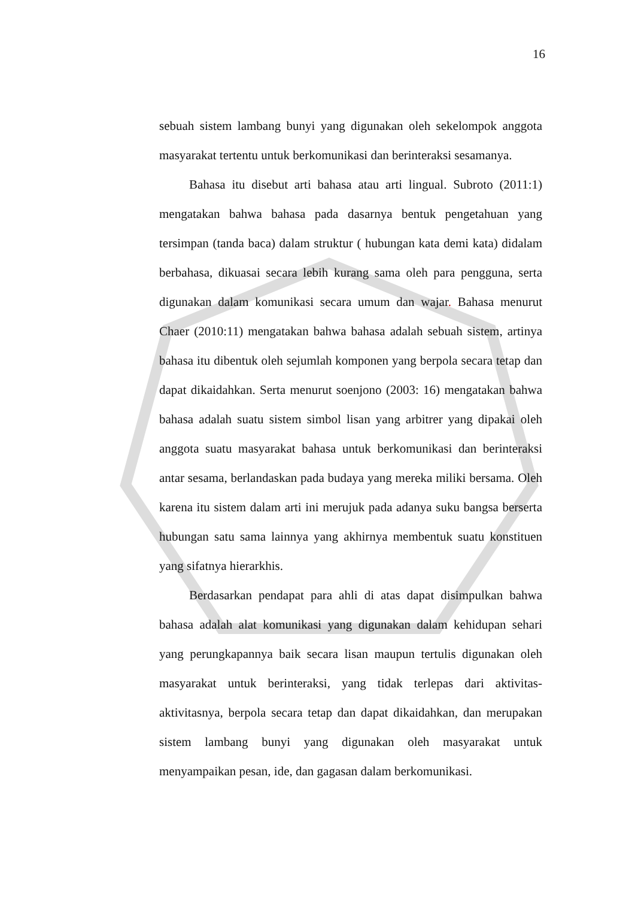16
sebuah sistem lambang bunyi yang digunakan oleh sekelompok anggota masyarakat tertentu untuk berkomunikasi dan berinteraksi sesamanya.
Bahasa itu disebut arti bahasa atau arti lingual. Subroto (2011:1) mengatakan bahwa bahasa pada dasarnya bentuk pengetahuan yang tersimpan (tanda baca) dalam struktur ( hubungan kata demi kata) didalam berbahasa, dikuasai secara lebih kurang sama oleh para pengguna, serta digunakan dalam komunikasi secara umum dan wajar. Bahasa menurut Chaer (2010:11) mengatakan bahwa bahasa adalah sebuah sistem, artinya bahasa itu dibentuk oleh sejumlah komponen yang berpola secara tetap dan dapat dikaidahkan. Serta menurut soenjono (2003: 16) mengatakan bahwa bahasa adalah suatu sistem simbol lisan yang arbitrer yang dipakai oleh anggota suatu masyarakat bahasa untuk berkomunikasi dan berinteraksi antar sesama, berlandaskan pada budaya yang mereka miliki bersama. Oleh karena itu sistem dalam arti ini merujuk pada adanya suku bangsa berserta hubungan satu sama lainnya yang akhirnya membentuk suatu konstituen yang sifatnya hierarkhis.
Berdasarkan pendapat para ahli di atas dapat disimpulkan bahwa bahasa adalah alat komunikasi yang digunakan dalam kehidupan sehari yang perungkapannya baik secara lisan maupun tertulis digunakan oleh masyarakat untuk berinteraksi, yang tidak terlepas dari aktivitas-aktivitasnya, berpola secara tetap dan dapat dikaidahkan, dan merupakan sistem lambang bunyi yang digunakan oleh masyarakat untuk menyampaikan pesan, ide, dan gagasan dalam berkomunikasi.